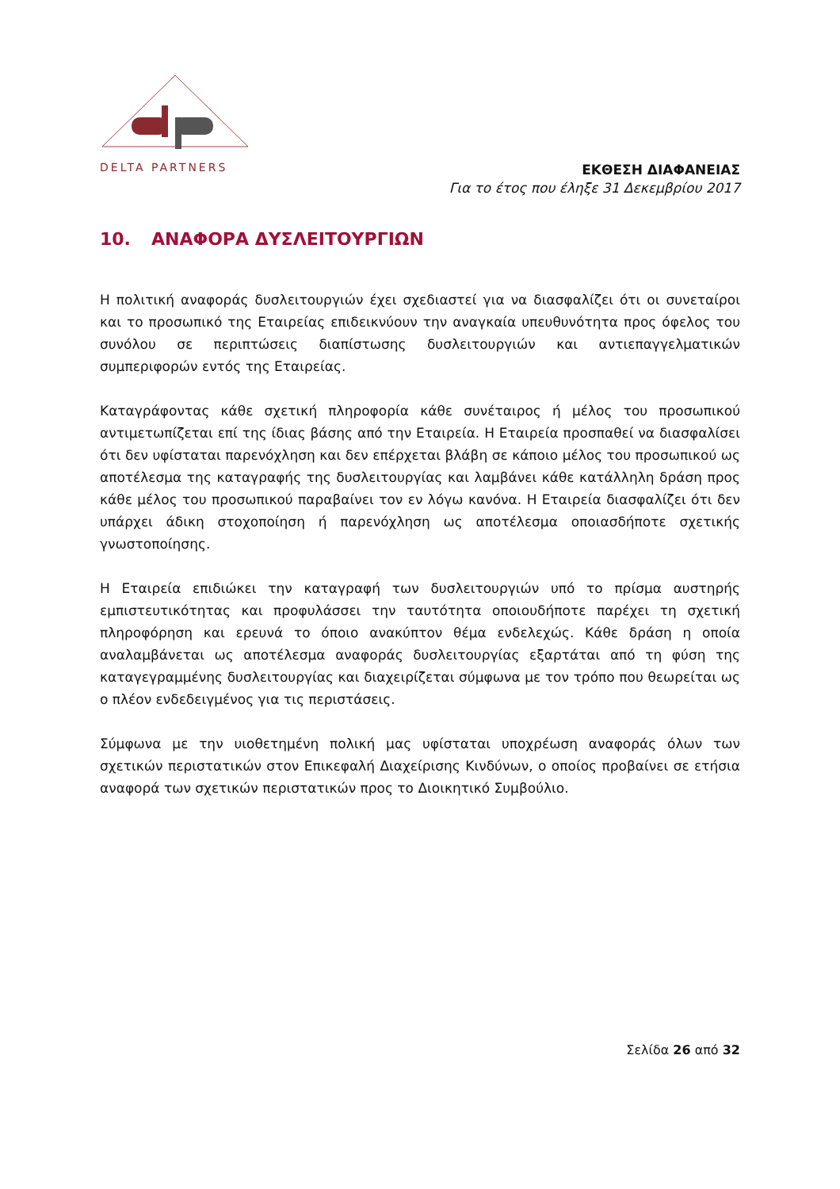DELTA PARTNERS
ΕΚΘΕΣΗ ΔΙΑΦΑΝΕΙΑΣ
Για το έτος που έληξε 31 Δεκεμβρίου 2017
10. ΑΝΑΦΟΡΑ ΔΥΣΛΕΙΤΟΥΡΓΙΩΝ
Η πολιτική αναφοράς δυσλειτουργιών έχει σχεδιαστεί για να διασφαλίζει ότι οι συνεταίροι και το προσωπικό της Εταιρείας επιδεικνύουν την αναγκαία υπευθυνότητα προς όφελος του συνόλου σε περιπτώσεις διαπίστωσης δυσλειτουργιών και αντιεπαγγελματικών συμπεριφορών εντός της Εταιρείας.
Καταγράφοντας κάθε σχετική πληροφορία κάθε συνέταιρος ή μέλος του προσωπικού αντιμετωπίζεται επί της ίδιας βάσης από την Εταιρεία. Η Εταιρεία προσπαθεί να διασφαλίσει ότι δεν υφίσταται παρενόχληση και δεν επέρχεται βλάβη σε κάποιο μέλος του προσωπικού ως αποτέλεσμα της καταγραφής της δυσλειτουργίας και λαμβάνει κάθε κατάλληλη δράση προς κάθε μέλος του προσωπικού παραβαίνει τον εν λόγω κανόνα. Η Εταιρεία διασφαλίζει ότι δεν υπάρχει άδικη στοχοποίηση ή παρενόχληση ως αποτέλεσμα οποιασδήποτε σχετικής γνωστοποίησης.
Η Εταιρεία επιδιώκει την καταγραφή των δυσλειτουργιών υπό το πρίσμα αυστηρής εμπιστευτικότητας και προφυλάσσει την ταυτότητα οποιουδήποτε παρέχει τη σχετική πληροφόρηση και ερευνά το όποιο ανακύπτον θέμα ενδελεχώς. Κάθε δράση η οποία αναλαμβάνεται ως αποτέλεσμα αναφοράς δυσλειτουργίας εξαρτάται από τη φύση της καταγεγραμμένης δυσλειτουργίας και διαχειρίζεται σύμφωνα με τον τρόπο που θεωρείται ως ο πλέον ενδεδειγμένος για τις περιστάσεις.
Σύμφωνα με την υιοθετημένη πολική μας υφίσταται υποχρέωση αναφοράς όλων των σχετικών περιστατικών στον Επικεφαλή Διαχείρισης Κινδύνων, ο οποίος προβαίνει σε ετήσια αναφορά των σχετικών περιστατικών προς το Διοικητικό Συμβούλιο.
Σελίδα 26 από 32